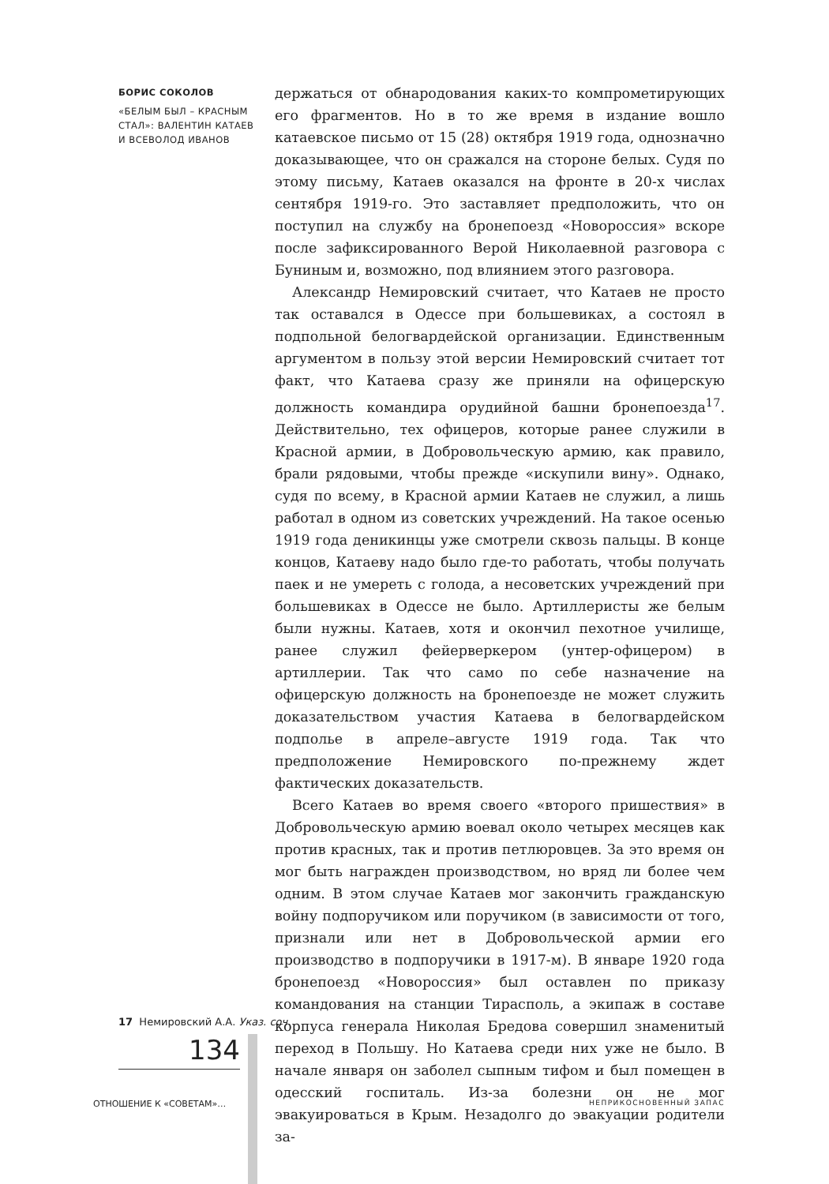БОРИС СОКОЛОВ
«БЕЛЫМ БЫЛ – КРАСНЫМ СТАЛ»: ВАЛЕНТИН КАТАЕВ И ВСЕВОЛОД ИВАНОВ
держаться от обнародования каких-то компрометирующих его фрагментов. Но в то же время в издание вошло катаевское письмо от 15 (28) октября 1919 года, однозначно доказывающее, что он сражался на стороне белых. Судя по этому письму, Катаев оказался на фронте в 20-х числах сентября 1919-го. Это заставляет предположить, что он поступил на службу на бронепоезд «Новороссия» вскоре после зафиксированного Верой Николаевной разговора с Буниным и, возможно, под влиянием этого разговора.
Александр Немировский считает, что Катаев не просто так оставался в Одессе при большевиках, а состоял в подпольной белогвардейской организации. Единственным аргументом в пользу этой версии Немировский считает тот факт, что Катаева сразу же приняли на офицерскую должность командира орудийной башни бронепоезда<sup>17</sup>. Действительно, тех офицеров, которые ранее служили в Красной армии, в Добровольческую армию, как правило, брали рядовыми, чтобы прежде «искупили вину». Однако, судя по всему, в Красной армии Катаев не служил, а лишь работал в одном из советских учреждений. На такое осенью 1919 года деникинцы уже смотрели сквозь пальцы. В конце концов, Катаеву надо было где-то работать, чтобы получать паек и не умереть с голода, а несоветских учреждений при большевиках в Одессе не было. Артиллеристы же белым были нужны. Катаев, хотя и окончил пехотное училище, ранее служил фейерверкером (унтер-офицером) в артиллерии. Так что само по себе назначение на офицерскую должность на бронепоезде не может служить доказательством участия Катаева в белогвардейском подполье в апреле–августе 1919 года. Так что предположение Немировского по-прежнему ждет фактических доказательств.
Всего Катаев во время своего «второго пришествия» в Добровольческую армию воевал около четырех месяцев как против красных, так и против петлюровцев. За это время он мог быть награжден производством, но вряд ли более чем одним. В этом случае Катаев мог закончить гражданскую войну подпоручиком или поручиком (в зависимости от того, признали или нет в Добровольческой армии его производство в подпоручики в 1917-м). В январе 1920 года бронепоезд «Новороссия» был оставлен по приказу командования на станции Тирасполь, а экипаж в составе корпуса генерала Николая Бредова совершил знаменитый переход в Польшу. Но Катаева среди них уже не было. В начале января он заболел сыпным тифом и был помещен в одесский госпиталь. Из-за болезни он не мог эвакуироваться в Крым. Незадолго до эвакуации родители за-
17 Немировский А.А. Указ. соч.
134
ОТНОШЕНИЕ К «СОВЕТАМ»… НЕПРИКОСНОВЕННЫЙ ЗАПАС